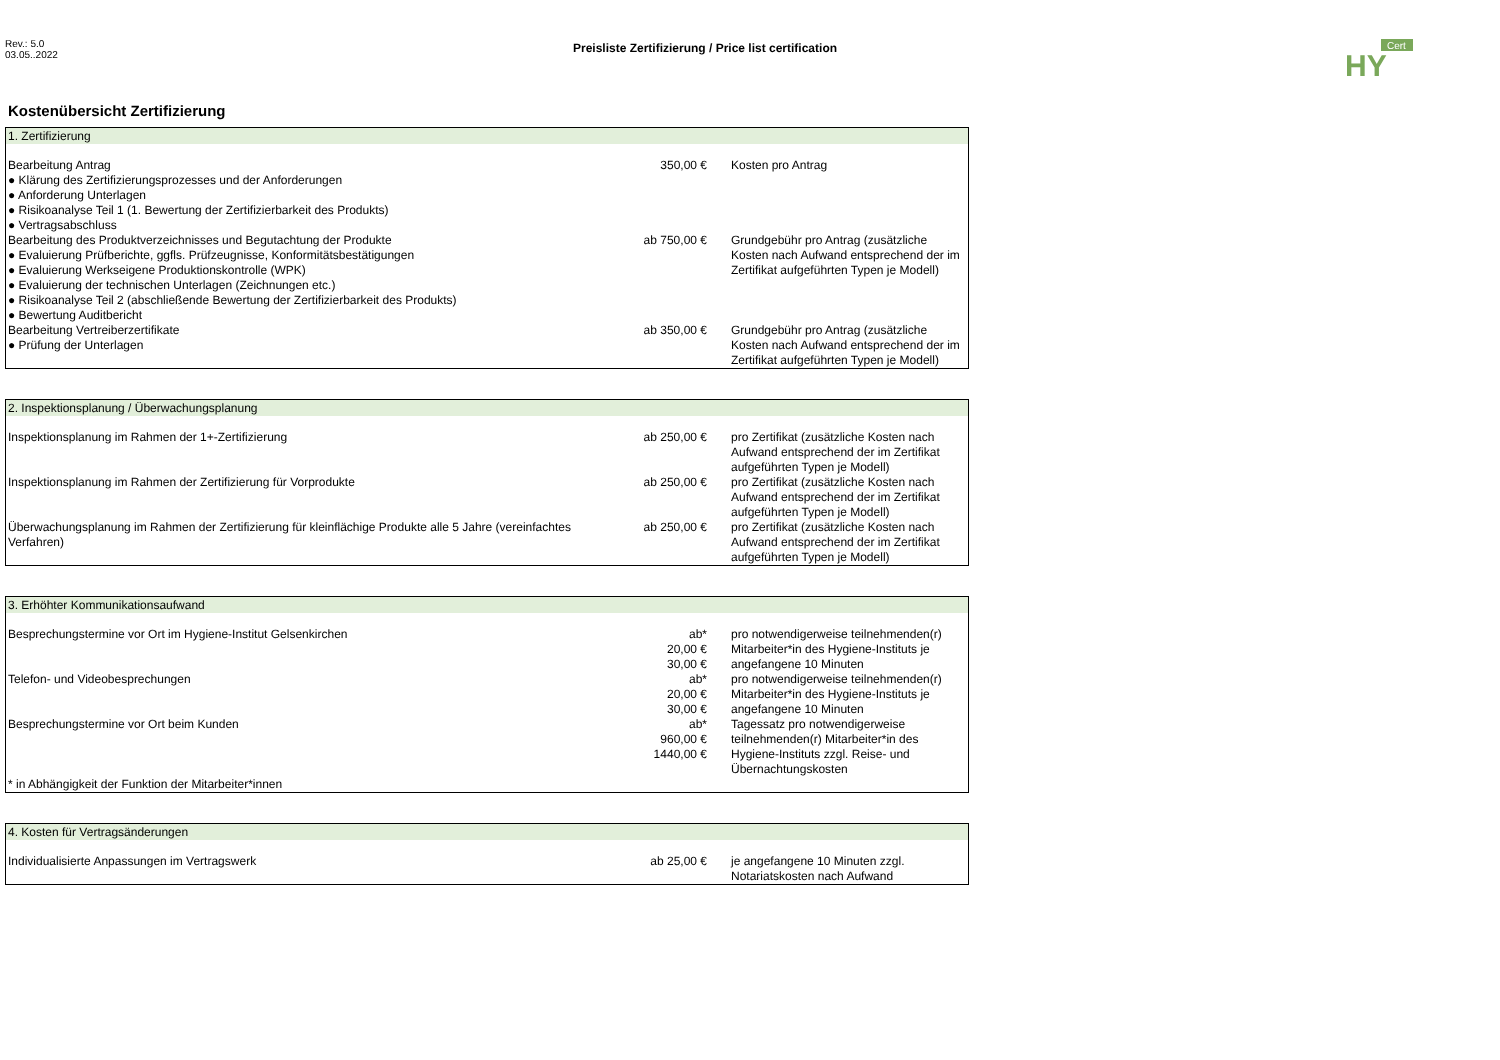Rev.: 5.0
03.05..2022
Preisliste Zertifizierung / Price list certification
Cert
HY
Kostenübersicht Zertifizierung
| 1. Zertifizierung | | |
| --- | --- | --- |
| Bearbeitung Antrag ● Klärung des Zertifizierungsprozesses und der Anforderungen ● Anforderung Unterlagen ● Risikoanalyse Teil 1 (1. Bewertung der Zertifizierbarkeit des Produkts) ● Vertragsabschluss | 350,00 € | Kosten pro Antrag |
| Bearbeitung des Produktverzeichnisses und Begutachtung der Produkte ● Evaluierung Prüfberichte, ggfls. Prüfzeugnisse, Konformitätsbestätigungen ● Evaluierung Werkseigene Produktionskontrolle (WPK) ● Evaluierung der technischen Unterlagen (Zeichnungen etc.) ● Risikoanalyse Teil 2 (abschließende Bewertung der Zertifizierbarkeit des Produkts) ● Bewertung Auditbericht | ab 750,00 € | Grundgebühr pro Antrag (zusätzliche Kosten nach Aufwand entsprechend der im Zertifikat aufgeführten Typen je Modell) |
| Bearbeitung Vertreiberzertifikate ● Prüfung der Unterlagen | ab 350,00 € | Grundgebühr pro Antrag (zusätzliche Kosten nach Aufwand entsprechend der im Zertifikat aufgeführten Typen je Modell) |
| 2. Inspektionsplanung / Überwachungsplanung | | |
| --- | --- | --- |
| Inspektionsplanung im Rahmen der 1+-Zertifizierung | ab 250,00 € | pro Zertifikat (zusätzliche Kosten nach Aufwand entsprechend der im Zertifikat aufgeführten Typen je Modell) |
| Inspektionsplanung im Rahmen der Zertifizierung für Vorprodukte | ab 250,00 € | pro Zertifikat (zusätzliche Kosten nach Aufwand entsprechend der im Zertifikat aufgeführten Typen je Modell) |
| Überwachungsplanung im Rahmen der Zertifizierung für kleinflächige Produkte alle 5 Jahre (vereinfachtes Verfahren) | ab 250,00 € | pro Zertifikat (zusätzliche Kosten nach Aufwand entsprechend der im Zertifikat aufgeführten Typen je Modell) |
| 3. Erhöhter Kommunikationsaufwand | | |
| --- | --- | --- |
| Besprechungstermine vor Ort im Hygiene-Institut Gelsenkirchen | ab* 20,00 € 30,00 € | pro notwendigerweise teilnehmenden(r) Mitarbeiter*in des Hygiene-Instituts je angefangene 10 Minuten |
| Telefon- und Videobesprechungen | ab* 20,00 € 30,00 € | pro notwendigerweise teilnehmenden(r) Mitarbeiter*in des Hygiene-Instituts je angefangene 10 Minuten |
| Besprechungstermine vor Ort beim Kunden | ab* 960,00 € 1440,00 € | Tagessatz pro notwendigerweise teilnehmenden(r) Mitarbeiter*in des Hygiene-Instituts zzgl. Reise- und Übernachtungskosten |
| * in Abhängigkeit der Funktion der Mitarbeiter*innen | | |
| 4. Kosten für Vertragsänderungen | | |
| --- | --- | --- |
| Individualisierte Anpassungen im Vertragswerk | ab 25,00 € | je angefangene 10 Minuten zzgl. Notariatskosten nach Aufwand |